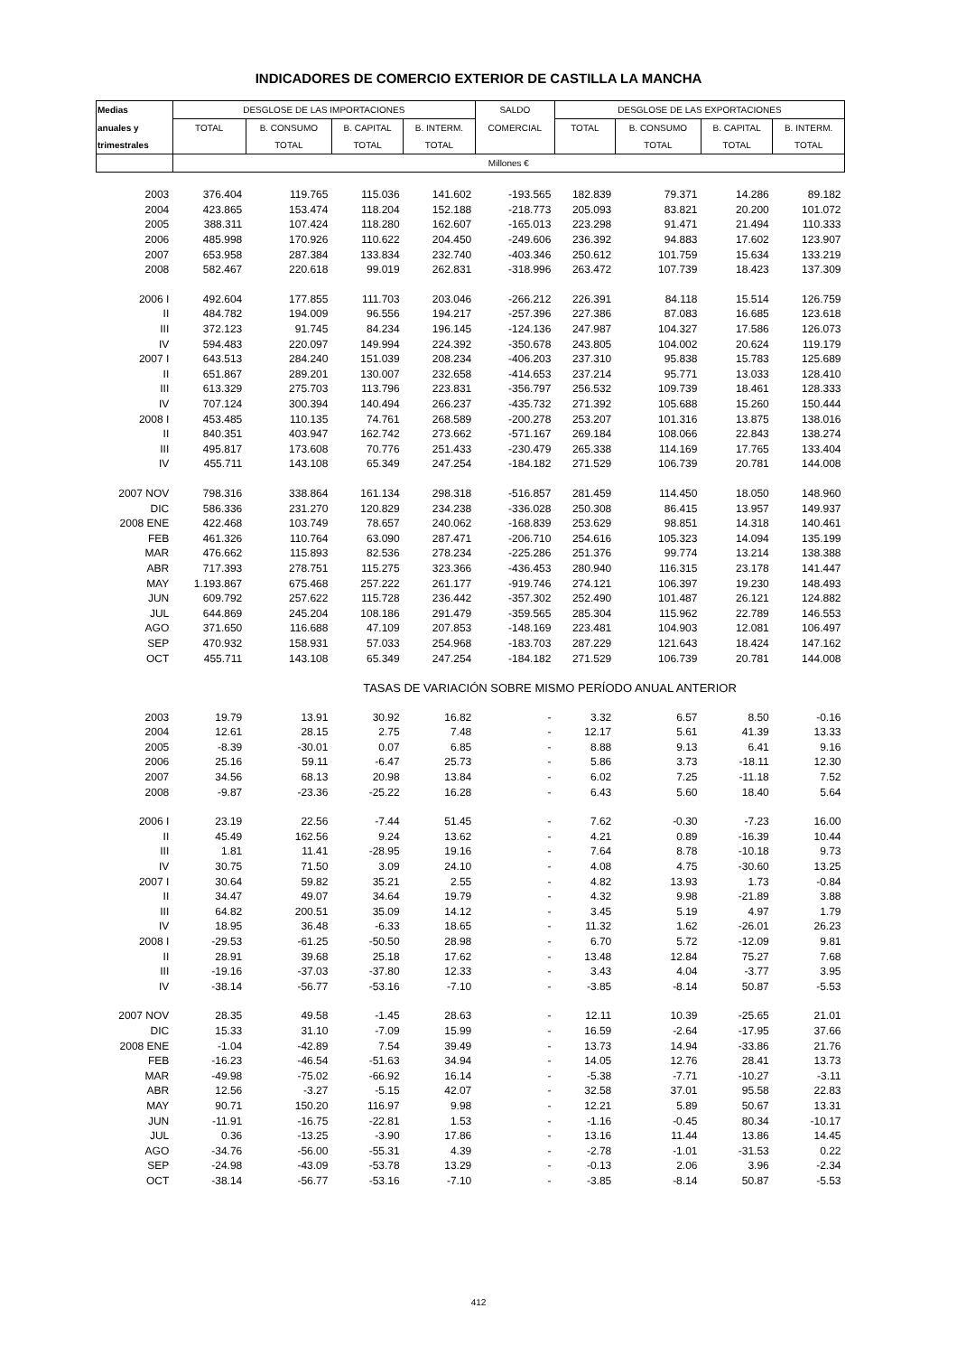INDICADORES DE COMERCIO EXTERIOR DE CASTILLA LA MANCHA
| Medias | DESGLOSE DE LAS IMPORTACIONES | | | | SALDO | DESGLOSE DE LAS EXPORTACIONES | | | |
| --- | --- | --- | --- | --- | --- | --- | --- | --- | --- |
| anuales y | TOTAL | B. CONSUMO | B. CAPITAL | B. INTERM. | COMERCIAL | TOTAL | B. CONSUMO | B. CAPITAL | B. INTERM. |
| trimestrales | | TOTAL | TOTAL | TOTAL | | | TOTAL | TOTAL | TOTAL |
| | Millones € | | | | | | | | |
| 2003 | 376.404 | 119.765 | 115.036 | 141.602 | -193.565 | 182.839 | 79.371 | 14.286 | 89.182 |
| 2004 | 423.865 | 153.474 | 118.204 | 152.188 | -218.773 | 205.093 | 83.821 | 20.200 | 101.072 |
| 2005 | 388.311 | 107.424 | 118.280 | 162.607 | -165.013 | 223.298 | 91.471 | 21.494 | 110.333 |
| 2006 | 485.998 | 170.926 | 110.622 | 204.450 | -249.606 | 236.392 | 94.883 | 17.602 | 123.907 |
| 2007 | 653.958 | 287.384 | 133.834 | 232.740 | -403.346 | 250.612 | 101.759 | 15.634 | 133.219 |
| 2008 | 582.467 | 220.618 | 99.019 | 262.831 | -318.996 | 263.472 | 107.739 | 18.423 | 137.309 |
| 2006 I | 492.604 | 177.855 | 111.703 | 203.046 | -266.212 | 226.391 | 84.118 | 15.514 | 126.759 |
| II | 484.782 | 194.009 | 96.556 | 194.217 | -257.396 | 227.386 | 87.083 | 16.685 | 123.618 |
| III | 372.123 | 91.745 | 84.234 | 196.145 | -124.136 | 247.987 | 104.327 | 17.586 | 126.073 |
| IV | 594.483 | 220.097 | 149.994 | 224.392 | -350.678 | 243.805 | 104.002 | 20.624 | 119.179 |
| 2007 I | 643.513 | 284.240 | 151.039 | 208.234 | -406.203 | 237.310 | 95.838 | 15.783 | 125.689 |
| II | 651.867 | 289.201 | 130.007 | 232.658 | -414.653 | 237.214 | 95.771 | 13.033 | 128.410 |
| III | 613.329 | 275.703 | 113.796 | 223.831 | -356.797 | 256.532 | 109.739 | 18.461 | 128.333 |
| IV | 707.124 | 300.394 | 140.494 | 266.237 | -435.732 | 271.392 | 105.688 | 15.260 | 150.444 |
| 2008 I | 453.485 | 110.135 | 74.761 | 268.589 | -200.278 | 253.207 | 101.316 | 13.875 | 138.016 |
| II | 840.351 | 403.947 | 162.742 | 273.662 | -571.167 | 269.184 | 108.066 | 22.843 | 138.274 |
| III | 495.817 | 173.608 | 70.776 | 251.433 | -230.479 | 265.338 | 114.169 | 17.765 | 133.404 |
| IV | 455.711 | 143.108 | 65.349 | 247.254 | -184.182 | 271.529 | 106.739 | 20.781 | 144.008 |
| 2007 NOV | 798.316 | 338.864 | 161.134 | 298.318 | -516.857 | 281.459 | 114.450 | 18.050 | 148.960 |
| DIC | 586.336 | 231.270 | 120.829 | 234.238 | -336.028 | 250.308 | 86.415 | 13.957 | 149.937 |
| 2008 ENE | 422.468 | 103.749 | 78.657 | 240.062 | -168.839 | 253.629 | 98.851 | 14.318 | 140.461 |
| FEB | 461.326 | 110.764 | 63.090 | 287.471 | -206.710 | 254.616 | 105.323 | 14.094 | 135.199 |
| MAR | 476.662 | 115.893 | 82.536 | 278.234 | -225.286 | 251.376 | 99.774 | 13.214 | 138.388 |
| ABR | 717.393 | 278.751 | 115.275 | 323.366 | -436.453 | 280.940 | 116.315 | 23.178 | 141.447 |
| MAY | 1.193.867 | 675.468 | 257.222 | 261.177 | -919.746 | 274.121 | 106.397 | 19.230 | 148.493 |
| JUN | 609.792 | 257.622 | 115.728 | 236.442 | -357.302 | 252.490 | 101.487 | 26.121 | 124.882 |
| JUL | 644.869 | 245.204 | 108.186 | 291.479 | -359.565 | 285.304 | 115.962 | 22.789 | 146.553 |
| AGO | 371.650 | 116.688 | 47.109 | 207.853 | -148.169 | 223.481 | 104.903 | 12.081 | 106.497 |
| SEP | 470.932 | 158.931 | 57.033 | 254.968 | -183.703 | 287.229 | 121.643 | 18.424 | 147.162 |
| OCT | 455.711 | 143.108 | 65.349 | 247.254 | -184.182 | 271.529 | 106.739 | 20.781 | 144.008 |
| TASAS DE VARIACIÓN SOBRE MISMO PERÍODO ANUAL ANTERIOR | | | | | | | | | |
| 2003 | 19.79 | 13.91 | 30.92 | 16.82 | - | 3.32 | 6.57 | 8.50 | -0.16 |
| 2004 | 12.61 | 28.15 | 2.75 | 7.48 | - | 12.17 | 5.61 | 41.39 | 13.33 |
| 2005 | -8.39 | -30.01 | 0.07 | 6.85 | - | 8.88 | 9.13 | 6.41 | 9.16 |
| 2006 | 25.16 | 59.11 | -6.47 | 25.73 | - | 5.86 | 3.73 | -18.11 | 12.30 |
| 2007 | 34.56 | 68.13 | 20.98 | 13.84 | - | 6.02 | 7.25 | -11.18 | 7.52 |
| 2008 | -9.87 | -23.36 | -25.22 | 16.28 | - | 6.43 | 5.60 | 18.40 | 5.64 |
| 2006 I | 23.19 | 22.56 | -7.44 | 51.45 | - | 7.62 | -0.30 | -7.23 | 16.00 |
| II | 45.49 | 162.56 | 9.24 | 13.62 | - | 4.21 | 0.89 | -16.39 | 10.44 |
| III | 1.81 | 11.41 | -28.95 | 19.16 | - | 7.64 | 8.78 | -10.18 | 9.73 |
| IV | 30.75 | 71.50 | 3.09 | 24.10 | - | 4.08 | 4.75 | -30.60 | 13.25 |
| 2007 I | 30.64 | 59.82 | 35.21 | 2.55 | - | 4.82 | 13.93 | 1.73 | -0.84 |
| II | 34.47 | 49.07 | 34.64 | 19.79 | - | 4.32 | 9.98 | -21.89 | 3.88 |
| III | 64.82 | 200.51 | 35.09 | 14.12 | - | 3.45 | 5.19 | 4.97 | 1.79 |
| IV | 18.95 | 36.48 | -6.33 | 18.65 | - | 11.32 | 1.62 | -26.01 | 26.23 |
| 2008 I | -29.53 | -61.25 | -50.50 | 28.98 | - | 6.70 | 5.72 | -12.09 | 9.81 |
| II | 28.91 | 39.68 | 25.18 | 17.62 | - | 13.48 | 12.84 | 75.27 | 7.68 |
| III | -19.16 | -37.03 | -37.80 | 12.33 | - | 3.43 | 4.04 | -3.77 | 3.95 |
| IV | -38.14 | -56.77 | -53.16 | -7.10 | - | -3.85 | -8.14 | 50.87 | -5.53 |
| 2007 NOV | 28.35 | 49.58 | -1.45 | 28.63 | - | 12.11 | 10.39 | -25.65 | 21.01 |
| DIC | 15.33 | 31.10 | -7.09 | 15.99 | - | 16.59 | -2.64 | -17.95 | 37.66 |
| 2008 ENE | -1.04 | -42.89 | 7.54 | 39.49 | - | 13.73 | 14.94 | -33.86 | 21.76 |
| FEB | -16.23 | -46.54 | -51.63 | 34.94 | - | 14.05 | 12.76 | 28.41 | 13.73 |
| MAR | -49.98 | -75.02 | -66.92 | 16.14 | - | -5.38 | -7.71 | -10.27 | -3.11 |
| ABR | 12.56 | -3.27 | -5.15 | 42.07 | - | 32.58 | 37.01 | 95.58 | 22.83 |
| MAY | 90.71 | 150.20 | 116.97 | 9.98 | - | 12.21 | 5.89 | 50.67 | 13.31 |
| JUN | -11.91 | -16.75 | -22.81 | 1.53 | - | -1.16 | -0.45 | 80.34 | -10.17 |
| JUL | 0.36 | -13.25 | -3.90 | 17.86 | - | 13.16 | 11.44 | 13.86 | 14.45 |
| AGO | -34.76 | -56.00 | -55.31 | 4.39 | - | -2.78 | -1.01 | -31.53 | 0.22 |
| SEP | -24.98 | -43.09 | -53.78 | 13.29 | - | -0.13 | 2.06 | 3.96 | -2.34 |
| OCT | -38.14 | -56.77 | -53.16 | -7.10 | - | -3.85 | -8.14 | 50.87 | -5.53 |
412